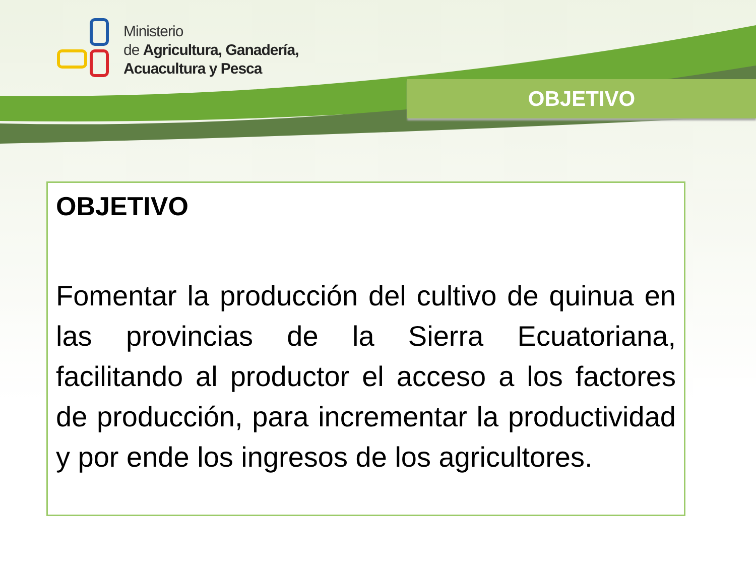Ministerio
de Agricultura, Ganadería,
Acuacultura y Pesca
OBJETIVO
OBJETIVO
Fomentar la producción del cultivo de quinua en las provincias de la Sierra Ecuatoriana, facilitando al productor el acceso a los factores de producción, para incrementar la productividad y por ende los ingresos de los agricultores.